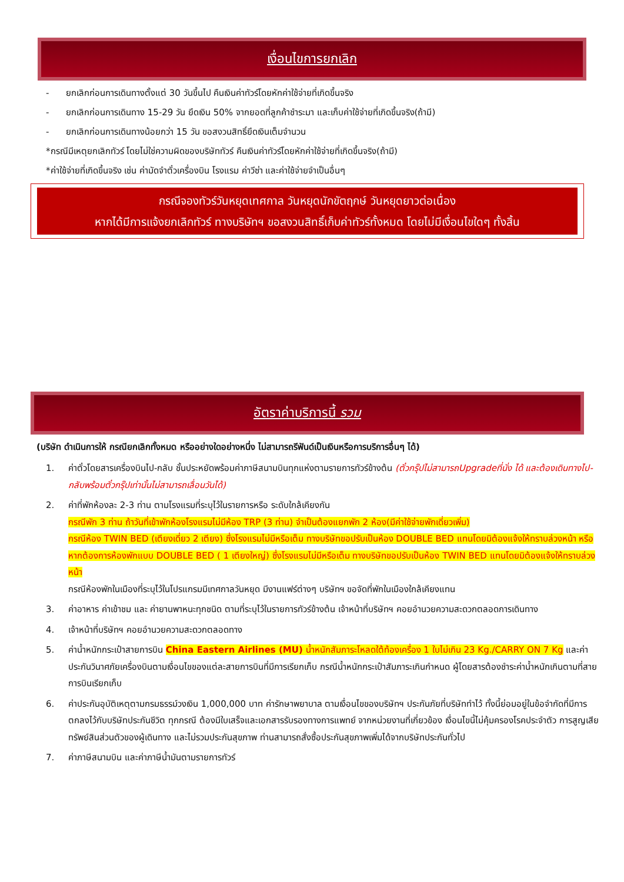เงื่อนไขการยกเลิก
- ยกเลิกก่อนการเดินทางตั้งแต่ 30 วันขึ้นไป คืนเงินค่าทัวร์โดยหักค่าใช้จ่ายที่เกิดขึ้นจริง
- ยกเลิกก่อนการเดินทาง 15-29 วัน ยึดเงิน 50% จากยอดที่ลูกค้าชำระมา และเก็บค่าใช้จ่ายที่เกิดขึ้นจริง(ถ้ามี)
- ยกเลิกก่อนการเดินทางน้อยกว่า 15 วัน ขอสงวนสิทธิ์ยึดเงินเต็มจำนวน
*กรณีมีเหตุยกเลิกทัวร์ โดยไม่ใช่ความผิดของบริษัททัวร์ คืนเงินค่าทัวร์โดยหักค่าใช้จ่ายที่เกิดขึ้นจริง(ถ้ามี)
*ค่าใช้จ่ายที่เกิดขึ้นจริง เช่น ค่ามัดจำตั๋วเครื่องบิน โรงแรม ค่าวีซ่า และค่าใช้จ่ายจำเป็นอื่นๆ
กรณีจองทัวร์วันหยุดเทศกาล วันหยุดนักขัตฤกษ์ วันหยุดยาวต่อเนื่อง
หากได้มีการแจ้งยกเลิกทัวร์ ทางบริษัทฯ ขอสงวนสิทธิ์เก็บค่าทัวร์ทั้งหมด โดยไม่มีเงื่อนไขใดๆ ทั้งสิ้น
อัตราค่าบริการนี้ รวม
(บริษัท ดำเนินการให้ กรณียกเลิกทั้งหมด หรืออย่างใดอย่างหนึ่ง ไม่สามารถรีฟันด์เป็นเงินหรือการบริการอื่นๆ ได้)
1. ค่าตั๋วโดยสารเครื่องบินไป-กลับ ชั้นประหยัดพร้อมค่าภาษีสนามบินทุกแห่งตามรายการทัวร์ข้างต้น (ตั๋วกรุ๊ปไม่สามารถUpgradeที่นั่ง ได้ และต้องเดินทางไป-กลับพร้อมตั๋วกรุ๊ปเท่านั้นไม่สามารถเลื่อนวันได้)
2. ค่าที่พักห้องละ 2-3 ท่าน ตามโรงแรมที่ระบุไว้ในรายการหรือ ระดับใกล้เคียงกัน
กรณีพัก 3 ท่าน ถ้าวันที่เข้าพักห้องโรงแรมไม่มีห้อง TRP (3 ท่าน) จำเป็นต้องแยกพัก 2 ห้อง(มีค่าใช้จ่ายพักเดี่ยวเพิ่ม)
กรณีห้อง TWIN BED (เตียงเดี่ยว 2 เตียง) ซึ่งโรงแรมไม่มีหรือเต็ม ทางบริษัทขอปรับเป็นห้อง DOUBLE BED แทนโดยมิต้องแจ้งให้ทราบล่วงหน้า หรือ หากต้องการห้องพักแบบ DOUBLE BED ( 1 เตียงใหญ่) ซึ่งโรงแรมไม่มีหรือเต็ม ทางบริษัทขอปรับเป็นห้อง TWIN BED แทนโดยมิต้องแจ้งให้ทราบล่วงหน้า
กรณีห้องพักในเมืองที่ระบุไว้ในโปรแกรมมีเทศกาลวันหยุด มีงานแฟร์ต่างๆ บริษัทฯ ขอจัดที่พักในเมืองใกล้เคียงแทน
3. ค่าอาหาร ค่าเข้าชม และ ค่ายานพาหนะทุกชนิด ตามที่ระบุไว้ในรายการทัวร์ข้างต้น เจ้าหน้าที่บริษัทฯ คอยอำนวยความสะดวกตลอดการเดินทาง
4. เจ้าหน้าที่บริษัทฯ คอยอำนวยความสะดวกตลอดทาง
5. ค่าน้ำหนักกระเป๋าสายการบิน China Eastern Airlines (MU) น้ำหนักสัมภาระโหลดใต้ท้องเครื่อง 1 ใบไม่เกิน 23 Kg./CARRY ON 7 Kg และค่าประกันวินาศภัยเครื่องบินตามเงื่อนไขของแต่ละสายการบินที่มีการเรียกเก็บ กรณีน้ำหนักกระเป๋าสัมภาระเกินกำหนด ผู้โดยสารต้องชำระค่าน้ำหนักเกินตามที่สายการบินเรียกเก็บ
6. ค่าประกันอุบัติเหตุตามกรมธรรม์วงเงิน 1,000,000 บาท ค่ารักษาพยาบาล ตามเงื่อนไขของบริษัทฯ ประกันภัยที่บริษัททำไว้ ทั้งนี้ย่อมอยู่ในข้อจำกัดที่มีการตกลงไว้กับบริษัทประกันชีวิต ทุกกรณี ต้องมีใบเสร็จและเอกสารรับรองทางการแพทย์ จากหน่วยงานที่เกี่ยวข้อง เงื่อนไขนี้ไม่คุ้มครองโรคประจำตัว การสูญเสียทรัพย์สินส่วนตัวของผู้เดินทาง และไม่รวมประกันสุขภาพ ท่านสามารถสั่งซื้อประกันสุขภาพเพิ่มได้จากบริษัทประกันทั่วไป
7. ค่าภาษีสนามบิน และค่าภาษีน้ำมันตามรายการทัวร์